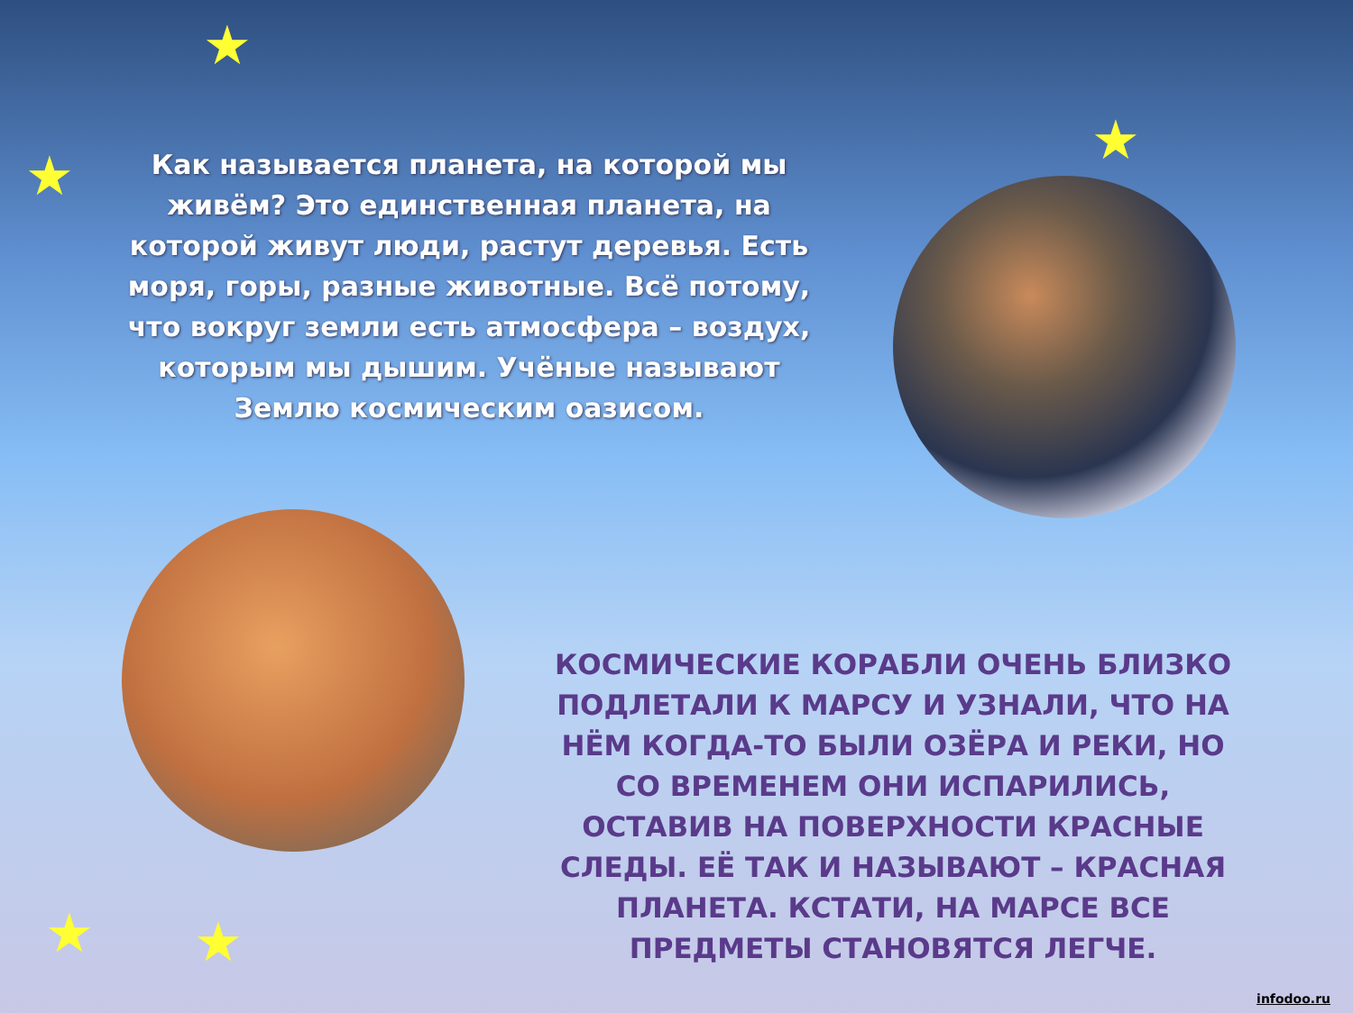★
★
★
★ ★
Как называется планета, на которой мы живём? Это единственная планета, на которой живут люди, растут деревья. Есть моря, горы, разные животные. Всё потому, что вокруг земли есть атмосфера – воздух, которым мы дышим. Учёные называют Землю космическим оазисом.
КОСМИЧЕСКИЕ КОРАБЛИ ОЧЕНЬ БЛИЗКО ПОДЛЕТАЛИ К МАРСУ И УЗНАЛИ, ЧТО НА НЁМ КОГДА-ТО БЫЛИ ОЗЁРА И РЕКИ, НО СО ВРЕМЕНЕМ ОНИ ИСПАРИЛИСЬ, ОСТАВИВ НА ПОВЕРХНОСТИ КРАСНЫЕ СЛЕДЫ. ЕЁ ТАК И НАЗЫВАЮТ – КРАСНАЯ ПЛАНЕТА. КСТАТИ, НА МАРСЕ ВСЕ ПРЕДМЕТЫ СТАНОВЯТСЯ ЛЕГЧЕ.
infodoo.ru